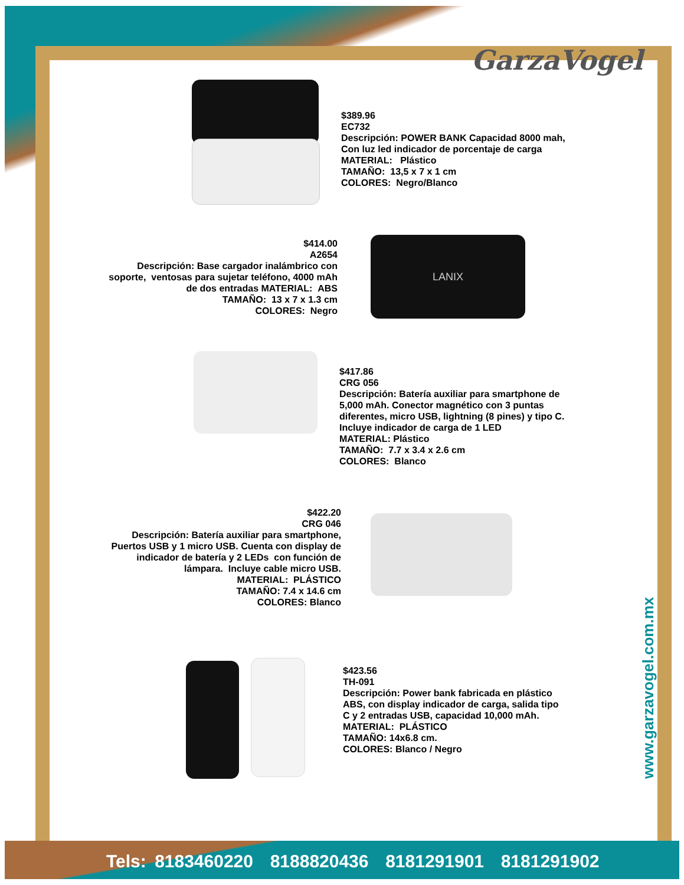GarzaVogel
$389.96
EC732
Descripción: POWER BANK Capacidad 8000 mah,
Con luz led indicador de porcentaje de carga
MATERIAL: Plástico
TAMAÑO: 13,5 x 7 x 1 cm
COLORES: Negro/Blanco
$414.00
A2654
Descripción: Base cargador inalámbrico con soporte, ventosas para sujetar teléfono, 4000 mAh de dos entradas MATERIAL: ABS
TAMAÑO: 13 x 7 x 1.3 cm
COLORES: Negro
LANIX
$417.86
CRG 056
Descripción: Batería auxiliar para smartphone de
5,000 mAh. Conector magnético con 3 puntas
diferentes, micro USB, lightning (8 pines) y tipo C.
Incluye indicador de carga de 1 LED
MATERIAL: Plástico
TAMAÑO: 7.7 x 3.4 x 2.6 cm
COLORES: Blanco
$422.20
CRG 046
Descripción: Batería auxiliar para smartphone, Puertos USB y 1 micro USB. Cuenta con display de indicador de batería y 2 LEDs con función de lámpara. Incluye cable micro USB.
MATERIAL: PLÁSTICO
TAMAÑO: 7.4 x 14.6 cm
COLORES: Blanco
$423.56
TH-091
Descripción: Power bank fabricada en plástico
ABS, con display indicador de carga, salida tipo
C y 2 entradas USB, capacidad 10,000 mAh.
MATERIAL: PLÁSTICO
TAMAÑO: 14x6.8 cm.
COLORES: Blanco / Negro
www.garzavogel.com.mx
Tels: 8183460220 8188820436 8181291901 8181291902